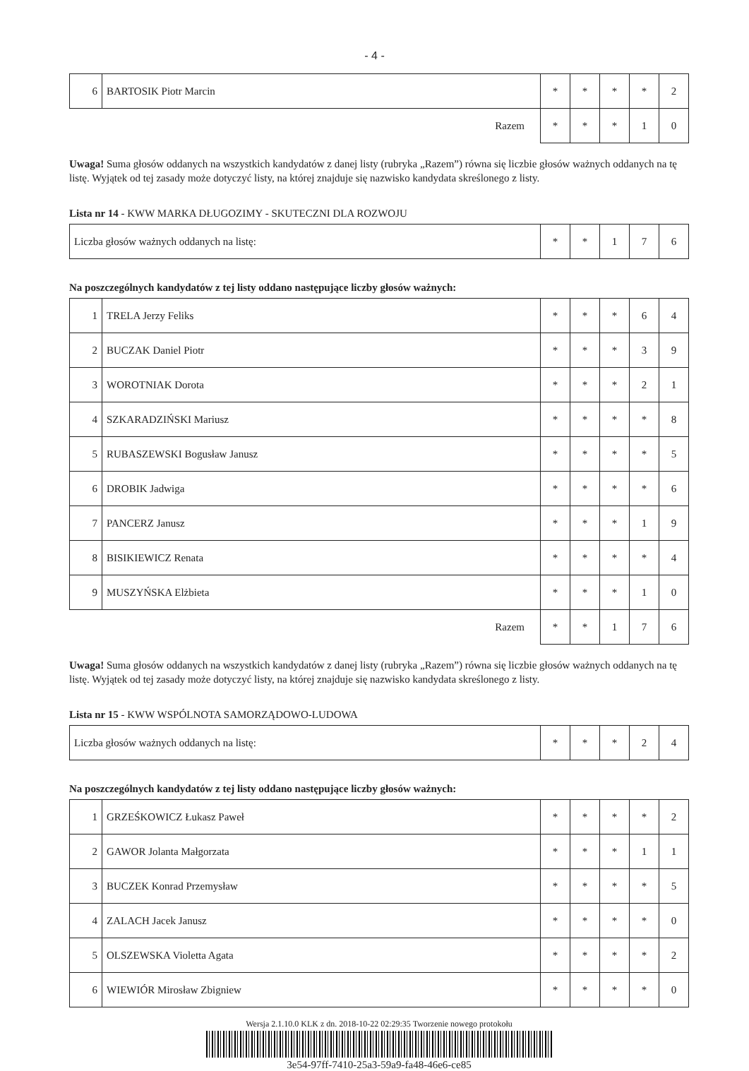- 4 -
| 6 | BARTOSIK Piotr Marcin | * | * | * | * | 2 |
| Razem | | * | * | * | 1 | 0 |
Uwaga! Suma głosów oddanych na wszystkich kandydatów z danej listy (rubryka „Razem”) równa się liczbie głosów ważnych oddanych na tę listę. Wyjątek od tej zasady może dotyczyć listy, na której znajduje się nazwisko kandydata skreślonego z listy.
Lista nr 14 - KWW MARKA DŁUGOZIMY - SKUTECZNI DLA ROZWOJU
| Liczba głosów ważnych oddanych na listę: | * | * | 1 | 7 | 6 |
Na poszczególnych kandydatów z tej listy oddano następujące liczby głosów ważnych:
| 1 | TRELA Jerzy Feliks | * | * | * | 6 | 4 |
| 2 | BUCZAK Daniel Piotr | * | * | * | 3 | 9 |
| 3 | WOROTNIAK Dorota | * | * | * | 2 | 1 |
| 4 | SZKARADZIŃSKI Mariusz | * | * | * | * | 8 |
| 5 | RUBASZEWSKI Bogusław Janusz | * | * | * | * | 5 |
| 6 | DROBIK Jadwiga | * | * | * | * | 6 |
| 7 | PANCERZ Janusz | * | * | * | 1 | 9 |
| 8 | BISIKIEWICZ Renata | * | * | * | * | 4 |
| 9 | MUSZYŃSKA Elżbieta | * | * | * | 1 | 0 |
| Razem | | * | * | 1 | 7 | 6 |
Uwaga! Suma głosów oddanych na wszystkich kandydatów z danej listy (rubryka „Razem”) równa się liczbie głosów ważnych oddanych na tę listę. Wyjątek od tej zasady może dotyczyć listy, na której znajduje się nazwisko kandydata skreślonego z listy.
Lista nr 15 - KWW WSPÓLNOTA SAMORZĄDOWO-LUDOWA
| Liczba głosów ważnych oddanych na listę: | * | * | * | 2 | 4 |
Na poszczególnych kandydatów z tej listy oddano następujące liczby głosów ważnych:
| 1 | GRZEŚKOWICZ Łukasz Paweł | * | * | * | * | 2 |
| 2 | GAWOR Jolanta Małgorzata | * | * | * | 1 | 1 |
| 3 | BUCZEK Konrad Przemysław | * | * | * | * | 5 |
| 4 | ZALACH Jacek Janusz | * | * | * | * | 0 |
| 5 | OLSZEWSKA Violetta Agata | * | * | * | * | 2 |
| 6 | WIEWIÓR Mirosław Zbigniew | * | * | * | * | 0 |
Wersja 2.1.10.0 KLK z dn. 2018-10-22 02:29:35 Tworzenie nowego protokołu
3e54-97ff-7410-25a3-59a9-fa48-46e6-ce85